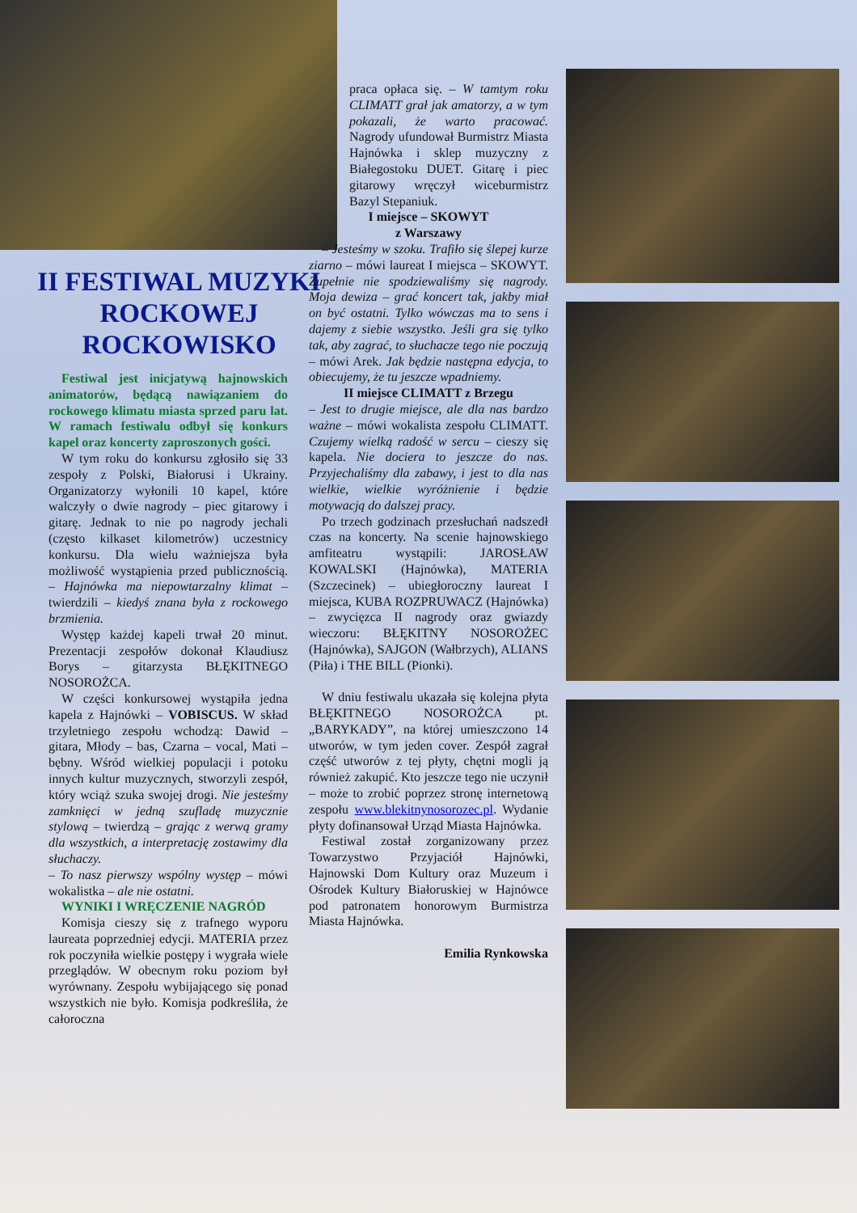II FESTIWAL MUZYKI ROCKOWEJ ROCKOWISKO
Festiwal jest inicjatywą hajnowskich animatorów, będącą nawiązaniem do rockowego klimatu miasta sprzed paru lat. W ramach festiwalu odbył się konkurs kapel oraz koncerty zaproszonych gości.
W tym roku do konkursu zgłosiło się 33 zespoły z Polski, Białorusi i Ukrainy. Organizatorzy wyłonili 10 kapel, które walczyły o dwie nagrody – piec gitarowy i gitarę. Jednak to nie po nagrody jechali (często kilkaset kilometrów) uczestnicy konkursu. Dla wielu ważniejsza była możliwość wystąpienia przed publicznością. – Hajnówka ma niepowtarzalny klimat – twierdzili – kiedyś znana była z rockowego brzmienia.
Występ każdej kapeli trwał 20 minut. Prezentacji zespołów dokonał Klaudiusz Borys – gitarzysta BŁĘKITNEGO NOSOROŻCA.
W części konkursowej wystąpiła jedna kapela z Hajnówki – VOBISCUS. W skład trzyletniego zespołu wchodzą: Dawid – gitara, Młody – bas, Czarna – vocal, Mati – bębny. Wśród wielkiej populacji i potoku innych kultur muzycznych, stworzyli zespół, który wciąż szuka swojej drogi. Nie jesteśmy zamknięci w jedną szufladę muzycznie stylową – twierdzą – grając z werwą gramy dla wszystkich, a interpretację zostawimy dla słuchaczy.
– To nasz pierwszy wspólny występ – mówi wokalistka – ale nie ostatni.
WYNIKI I WRĘCZENIE NAGRÓD
Komisja cieszy się z trafnego wyporu laureata poprzedniej edycji. MATERIA przez rok poczyniła wielkie postępy i wygrała wiele przeglądów. W obecnym roku poziom był wyrównany. Zespołu wybijającego się ponad wszystkich nie było. Komisja podkreśliła, że całoroczna
praca opłaca się. – W tamtym roku CLIMATT grał jak amatorzy, a w tym pokazali, że warto pracować. Nagrody ufundował Burmistrz Miasta Hajnówka i sklep muzyczny z Białegostoku DUET. Gitarę i piec gitarowy wręczył wiceburmistrz Bazyl Stepaniuk.
I miejsce – SKOWYT
z Warszawy
– Jesteśmy w szoku. Trafiło się ślepej kurze ziarno – mówi laureat I miejsca – SKOWYT. Zupełnie nie spodziewaliśmy się nagrody. Moja dewiza – grać koncert tak, jakby miał on być ostatni. Tylko wówczas ma to sens i dajemy z siebie wszystko. Jeśli gra się tylko tak, aby zagrać, to słuchacze tego nie poczują – mówi Arek. Jak będzie następna edycja, to obiecujemy, że tu jeszcze wpadniemy.
II miejsce CLIMATT z Brzegu
– Jest to drugie miejsce, ale dla nas bardzo ważne – mówi wokalista zespołu CLIMATT. Czujemy wielką radość w sercu – cieszy się kapela. Nie dociera to jeszcze do nas. Przyjechaliśmy dla zabawy, i jest to dla nas wielkie, wielkie wyróżnienie i będzie motywacją do dalszej pracy.
Po trzech godzinach przesłuchań nadszedł czas na koncerty. Na scenie hajnowskiego amfiteatru wystąpili: JAROSŁAW KOWALSKI (Hajnówka), MATERIA (Szczecinek) – ubiegłoroczny laureat I miejsca, KUBA ROZPRUWACZ (Hajnówka) – zwycięzca II nagrody oraz gwiazdy wieczoru: BŁĘKITNY NOSOROŻEC (Hajnówka), SAJGON (Wałbrzych), ALIANS (Piła) i THE BILL (Pionki).
W dniu festiwalu ukazała się kolejna płyta BŁĘKITNEGO NOSOROŻCA pt. „BARYKADY”, na której umieszczono 14 utworów, w tym jeden cover. Zespół zagrał część utworów z tej płyty, chętni mogli ją również zakupić. Kto jeszcze tego nie uczynił – może to zrobić poprzez stronę internetową zespołu www.blekitnynosorozec.pl. Wydanie płyty dofinansował Urząd Miasta Hajnówka.
Festiwal został zorganizowany przez Towarzystwo Przyjaciół Hajnówki, Hajnowski Dom Kultury oraz Muzeum i Ośrodek Kultury Białoruskiej w Hajnówce pod patronatem honorowym Burmistrza Miasta Hajnówka.
Emilia Rynkowska